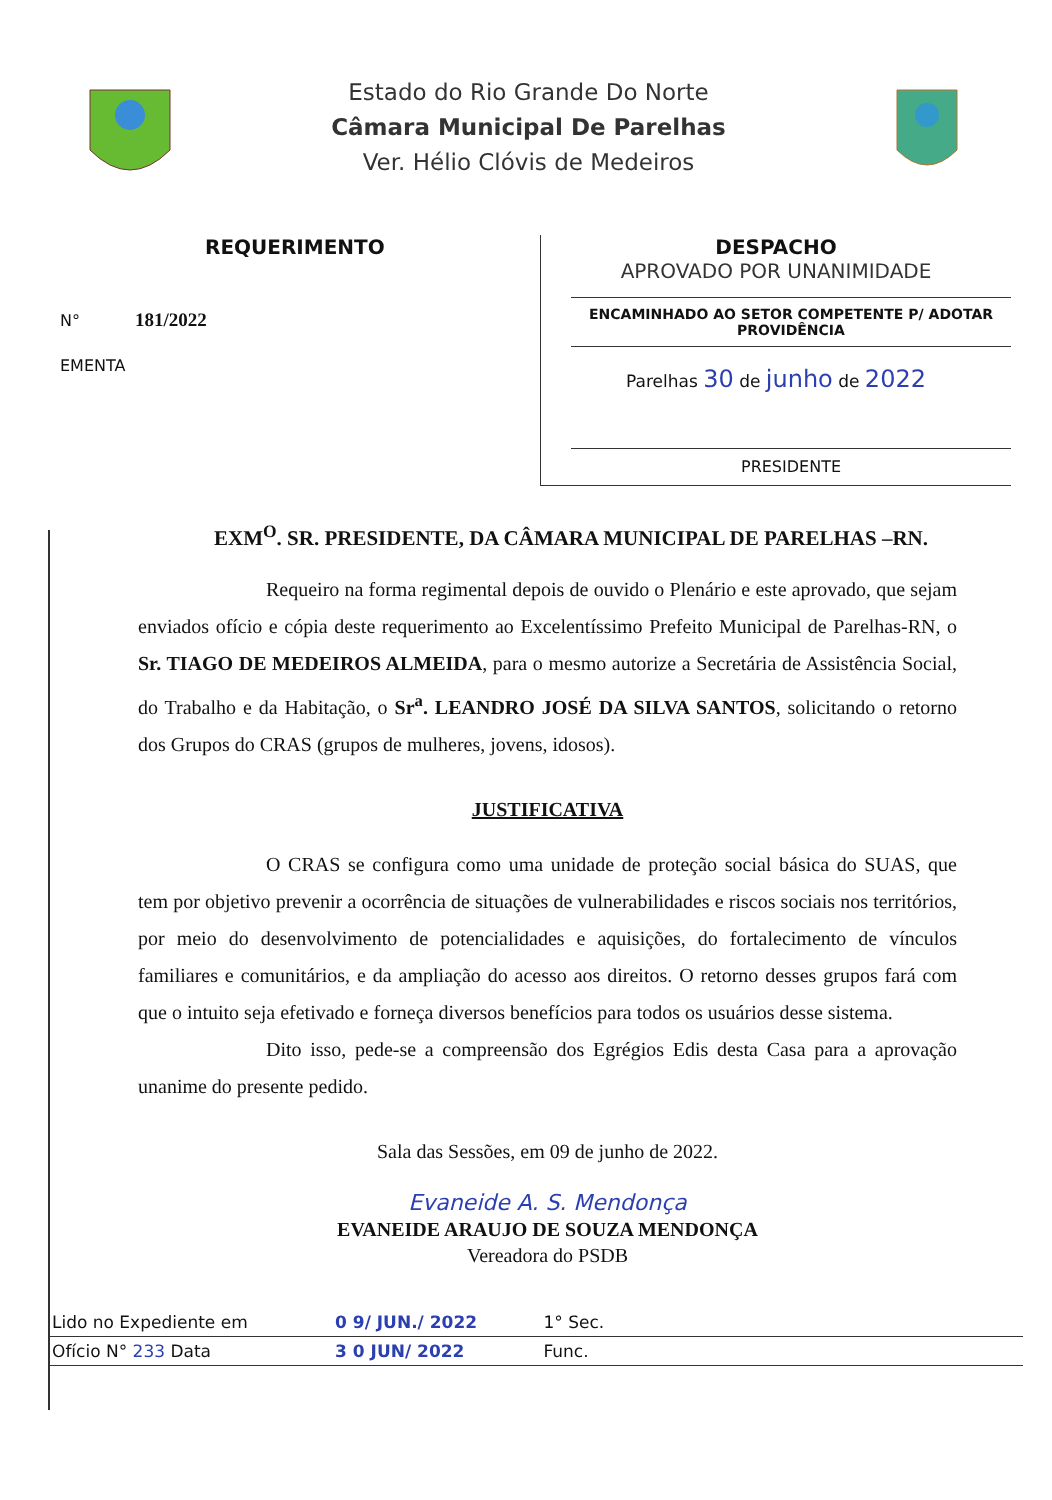Estado do Rio Grande Do Norte
Câmara Municipal De Parelhas
Ver. Hélio Clóvis de Medeiros
REQUERIMENTO
N° 181/2022
EMENTA
DESPACHO
APROVADO POR UNANIMIDADE
ENCAMINHADO AO SETOR COMPETENTE P/ ADOTAR PROVIDÊNCIA
Parelhas 30 de junho de 2022
PRESIDENTE
EXM<sup>O</sup>. SR. PRESIDENTE, DA CÂMARA MUNICIPAL DE PARELHAS –RN.
Requeiro na forma regimental depois de ouvido o Plenário e este aprovado, que sejam enviados ofício e cópia deste requerimento ao Excelentíssimo Prefeito Municipal de Parelhas-RN, o Sr. TIAGO DE MEDEIROS ALMEIDA, para o mesmo autorize a Secretária de Assistência Social, do Trabalho e da Habitação, o Sr<sup>a</sup>. LEANDRO JOSÉ DA SILVA SANTOS, solicitando o retorno dos Grupos do CRAS (grupos de mulheres, jovens, idosos).
JUSTIFICATIVA
O CRAS se configura como uma unidade de proteção social básica do SUAS, que tem por objetivo prevenir a ocorrência de situações de vulnerabilidades e riscos sociais nos territórios, por meio do desenvolvimento de potencialidades e aquisições, do fortalecimento de vínculos familiares e comunitários, e da ampliação do acesso aos direitos. O retorno desses grupos fará com que o intuito seja efetivado e forneça diversos benefícios para todos os usuários desse sistema.
Dito isso, pede-se a compreensão dos Egrégios Edis desta Casa para a aprovação unanime do presente pedido.
Sala das Sessões, em 09 de junho de 2022.
Evaneide A. S. Mendonça
EVANEIDE ARAUJO DE SOUZA MENDONÇA
Vereadora do PSDB
| Lido no Expediente em | 0 9/ JUN./ 2022 | 1° Sec. | |
| Ofício N° 233 Data | 3 0 JUN/ 2022 | Func. | |